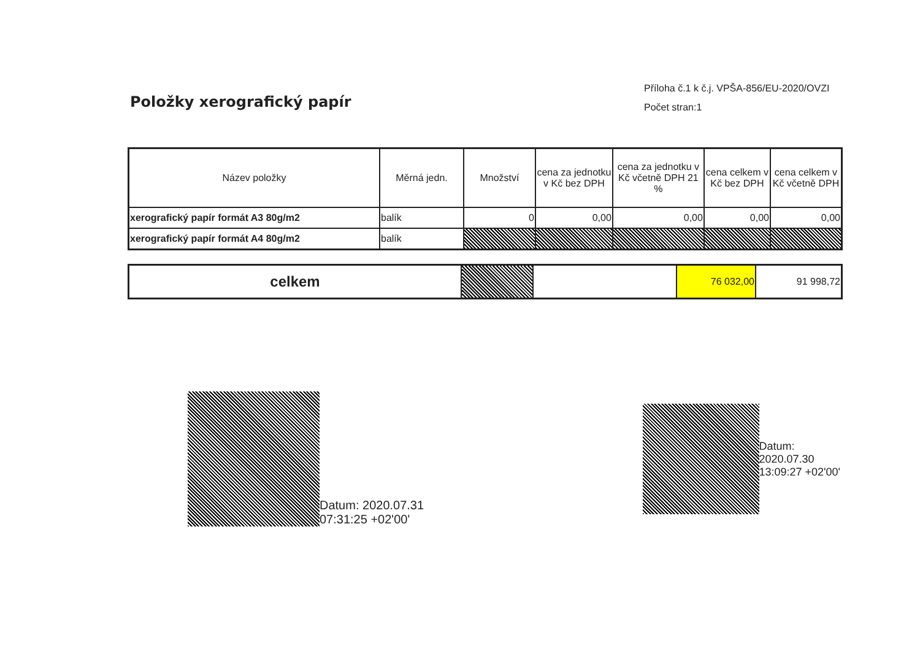Položky xerografický papír
Příloha č.1 k č.j. VPŠA-856/EU-2020/OVZI
Počet stran:1
| Název položky | Měrná jedn. | Množství | cena za jednotku v Kč bez DPH | cena za jednotku v Kč včetně DPH 21 % | cena celkem v Kč bez DPH | cena celkem v Kč včetně DPH |
| --- | --- | --- | --- | --- | --- | --- |
| xerografický papír formát A3 80g/m2 | balík | 0 | 0,00 | 0,00 | 0,00 | 0,00 |
| xerografický papír formát A4 80g/m2 | balík | | | | | |
| celkem | | | 76 032,00 | 91 998,72 |
Datum: 2020.07.31
07:31:25 +02'00'
Datum:
2020.07.30
13:09:27 +02'00'